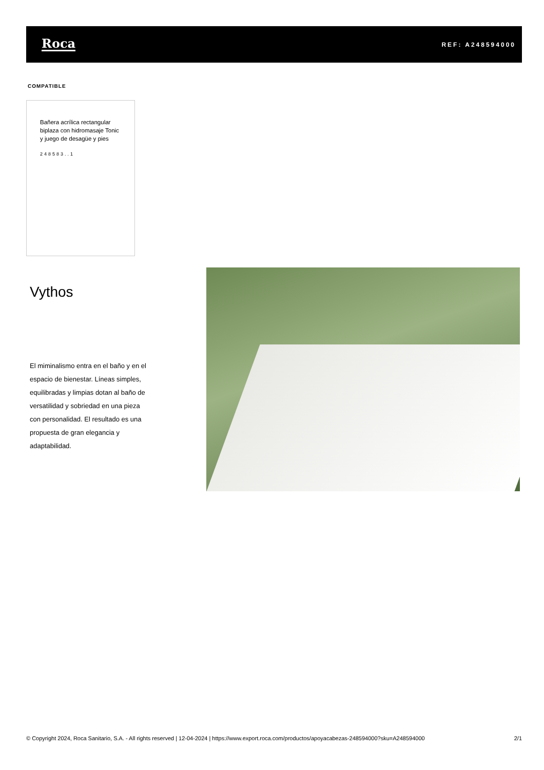Roca
REF: A248594000
COMPATIBLE
Bañera acrílica rectangular biplaza con hidromasaje Tonic y juego de desagüe y pies
248583..1
Vythos
El miminalismo entra en el baño y en el espacio de bienestar. Líneas simples, equilibradas y limpias dotan al baño de versatilidad y sobriedad en una pieza con personalidad. El resultado es una propuesta de gran elegancia y adaptabilidad.
© Copyright 2024, Roca Sanitario, S.A. - All rights reserved | 12-04-2024 | https://www.export.roca.com/productos/apoyacabezas-248594000?sku=A248594000 2/1